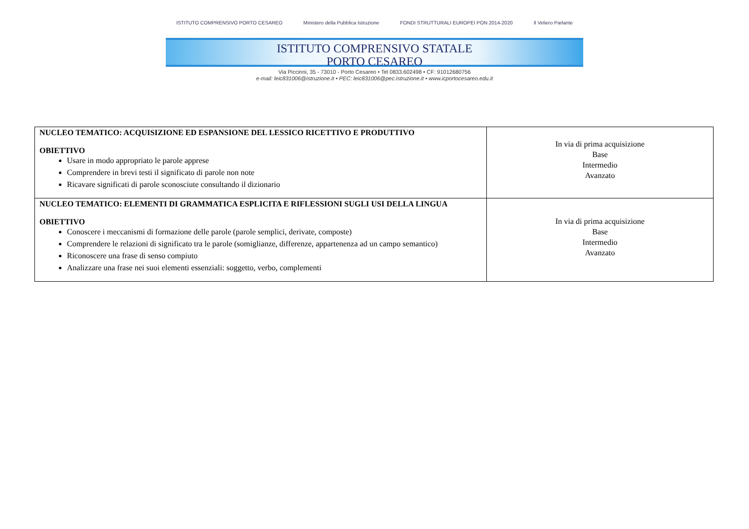ISTITUTO COMPRENSIVO PORTO CESAREO Ministero della Pubblica Istruzione FONDI STRUTTURALI EUROPEI PON 2014-2020 Il Veliero Parlante
ISTITUTO COMPRENSIVO STATALE
PORTO CESAREO
Via Piccinni, 35 - 73010 - Porto Cesareo • Tel 0833.602498 • CF: 91012680756
e-mail: leic831006@istruzione.it • PEC: leic831006@pec.istruzione.it • www.icportocesareo.edu.it
| NUCLEO TEMATICO: ACQUISIZIONE ED ESPANSIONE DEL LESSICO RICETTIVO E PRODUTTIVO OBIETTIVO Usare in modo appropriato le parole apprese Comprendere in brevi testi il significato di parole non note Ricavare significati di parole sconosciute consultando il dizionario | In via di prima acquisizione Base Intermedio Avanzato |
| NUCLEO TEMATICO: ELEMENTI DI GRAMMATICA ESPLICITA E RIFLESSIONI SUGLI USI DELLA LINGUA OBIETTIVO Conoscere i meccanismi di formazione delle parole (parole semplici, derivate, composte) Comprendere le relazioni di significato tra le parole (somiglianze, differenze, appartenenza ad un campo semantico) Riconoscere una frase di senso compiuto Analizzare una frase nei suoi elementi essenziali: soggetto, verbo, complementi | In via di prima acquisizione Base Intermedio Avanzato |